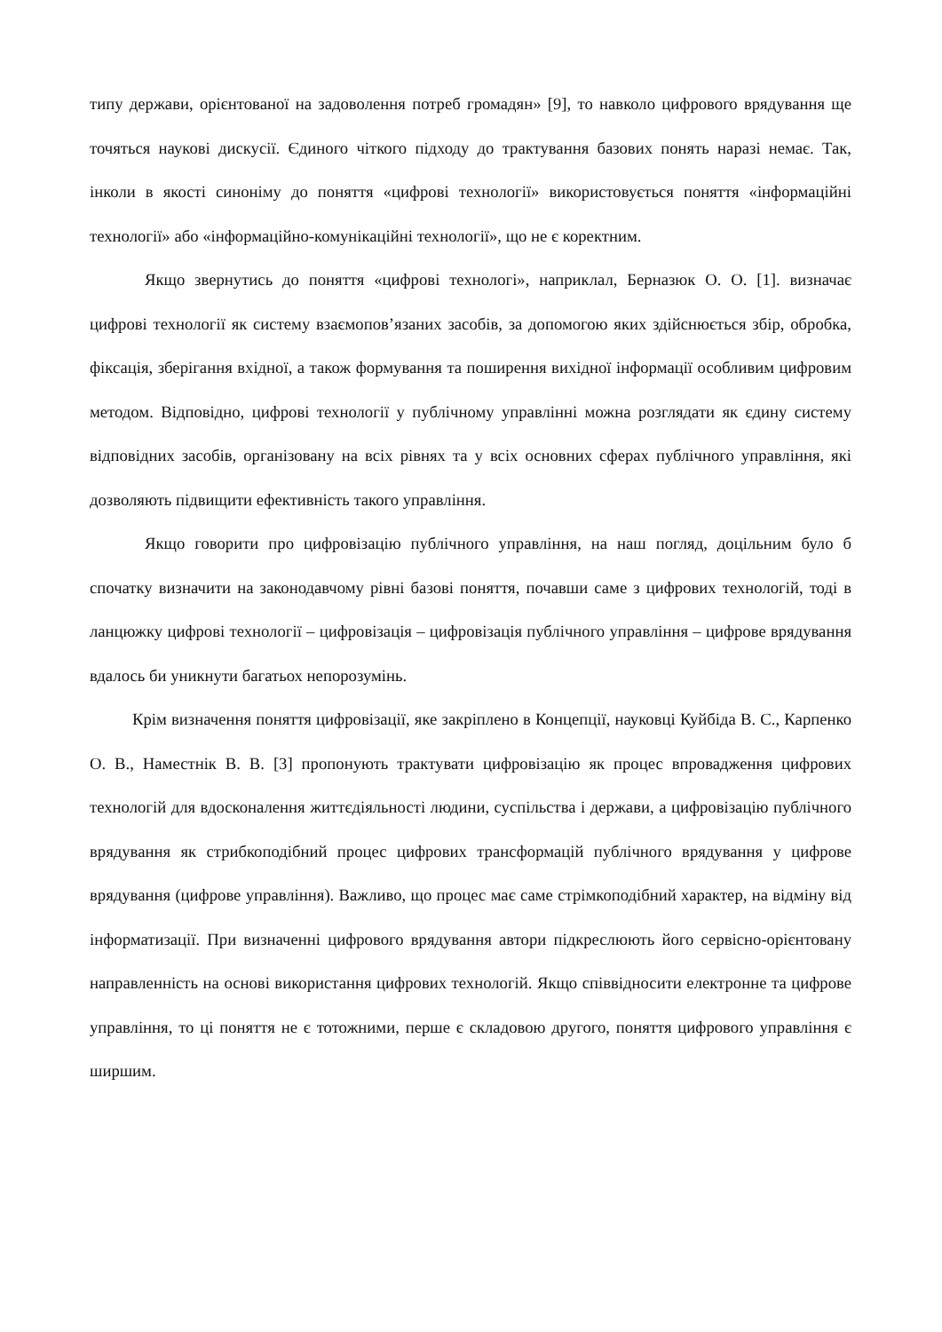типу держави, орієнтованої на задоволення потреб громадян» [9], то навколо цифрового врядування ще точяться наукові дискусії. Єдиного чіткого підходу до трактування базових понять наразі немає. Так, інколи в якості синоніму до поняття «цифрові технології» використовується поняття «інформаційні технології» або «інформаційно-комунікаційні технології», що не є коректним.
Якщо звернутись до поняття «цифрові технологі», наприклал, Берназюк О. О. [1]. визначає цифрові технології як систему взаємопов’язаних засобів, за допомогою яких здійснюється збір, обробка, фіксація, зберігання вхідної, а також формування та поширення вихідної інформації особливим цифровим методом. Відповідно, цифрові технології у публічному управлінні можна розглядати як єдину систему відповідних засобів, організовану на всіх рівнях та у всіх основних сферах публічного управління, які дозволяють підвищити ефективність такого управління.
Якщо говорити про цифровізацію публічного управління, на наш погляд, доцільним було б спочатку визначити на законодавчому рівні базові поняття, почавши саме з цифрових технологій, тоді в ланцюжку цифрові технології – цифровізація – цифровізація публічного управління – цифрове врядування вдалось би уникнути багатьох непорозумінь.
Крім визначення поняття цифровізації, яке закріплено в Концепції, науковці Куйбіда В. С., Карпенко О. В., Наместнік В. В. [3] пропонують трактувати цифровізацію як процес впровадження цифрових технологій для вдосконалення життєдіяльності людини, суспільства і держави, а цифровізацію публічного врядування як стрибкоподібний процес цифрових трансформацій публічного врядування у цифрове врядування (цифрове управління). Важливо, що процес має саме стрімкоподібний характер, на відміну від інформатизації. При визначенні цифрового врядування автори підкреслюють його сервісно-орієнтовану направленність на основі використання цифрових технологій. Якщо співвідносити електронне та цифрове управління, то ці поняття не є тотожними, перше є складовою другого, поняття цифрового управління є ширшим.